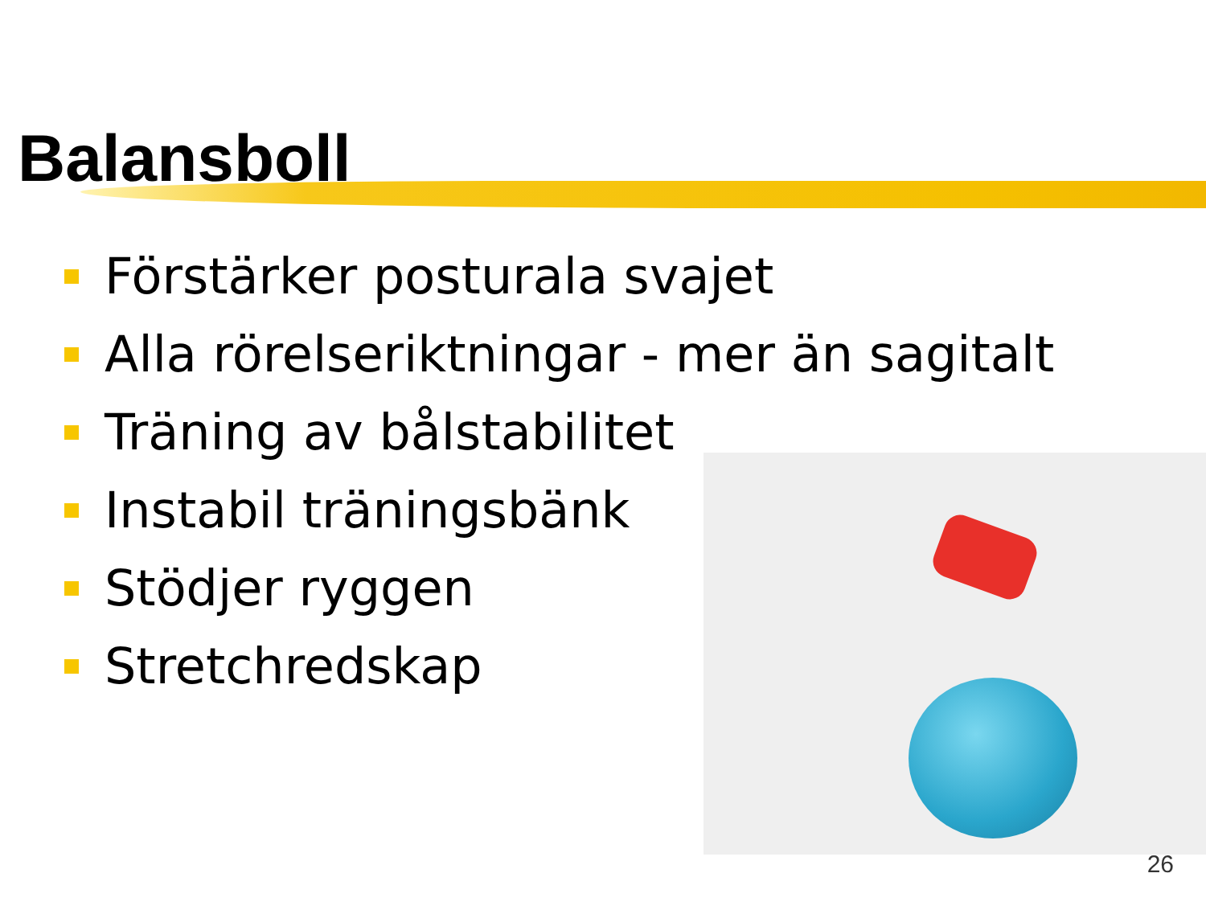Balansboll
Förstärker posturala svajet
Alla rörelseriktningar - mer än sagitalt
Träning av bålstabilitet
Instabil träningsbänk
Stödjer ryggen
Stretchredskap
26